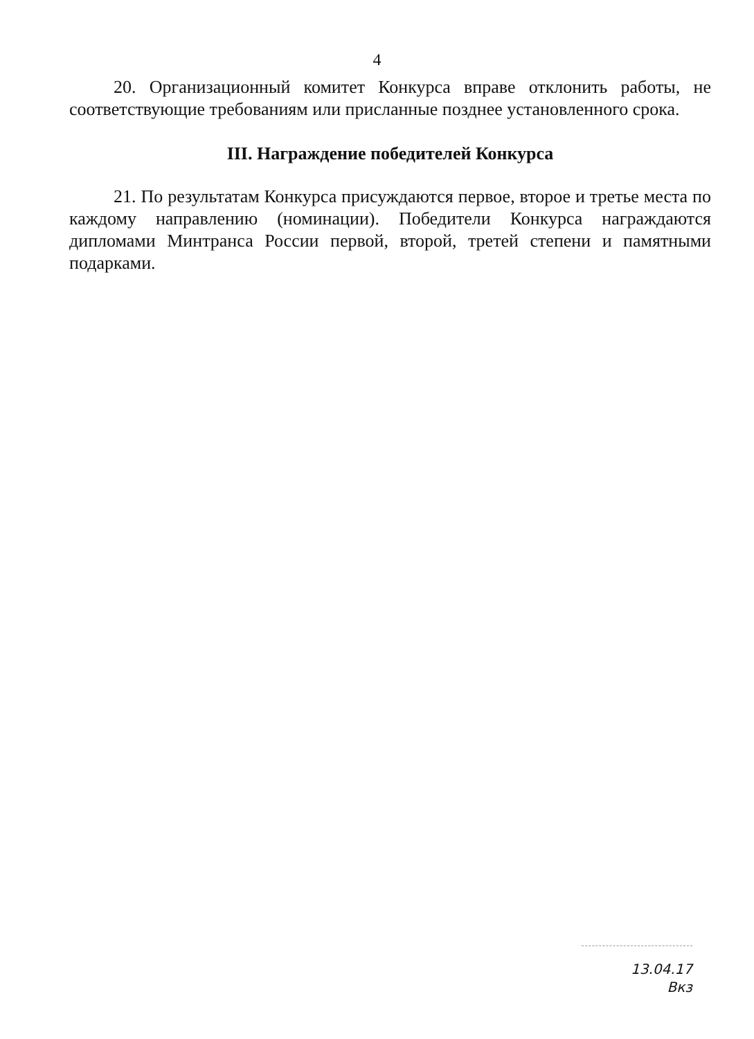4
20. Организационный комитет Конкурса вправе отклонить работы, не соответствующие требованиям или присланные позднее установленного срока.
III. Награждение победителей Конкурса
21. По результатам Конкурса присуждаются первое, второе и третье места по каждому направлению (номинации). Победители Конкурса награждаются дипломами Минтранса России первой, второй, третей степени и памятными подарками.
13.04.17
Вкз